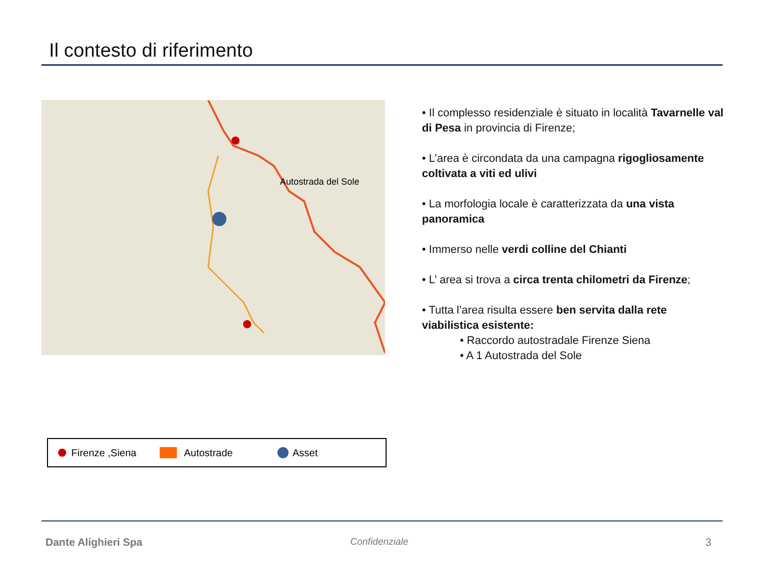Il contesto di riferimento
Autostrada del Sole
• Il complesso residenziale è situato in località Tavarnelle val di Pesa in provincia di Firenze;
• L’area è circondata da una campagna rigogliosamente coltivata a viti ed ulivi
• La morfologia locale è caratterizzata da una vista panoramica
• Immerso nelle verdi colline del Chianti
• L’ area si trova a circa trenta chilometri da Firenze;
• Tutta l’area risulta essere ben servita dalla rete viabilistica esistente:
• Raccordo autostradale Firenze Siena
• A 1 Autostrada del Sole
Firenze ,Siena Autostrade Asset
Dante Alighieri Spa Confidenziale 3